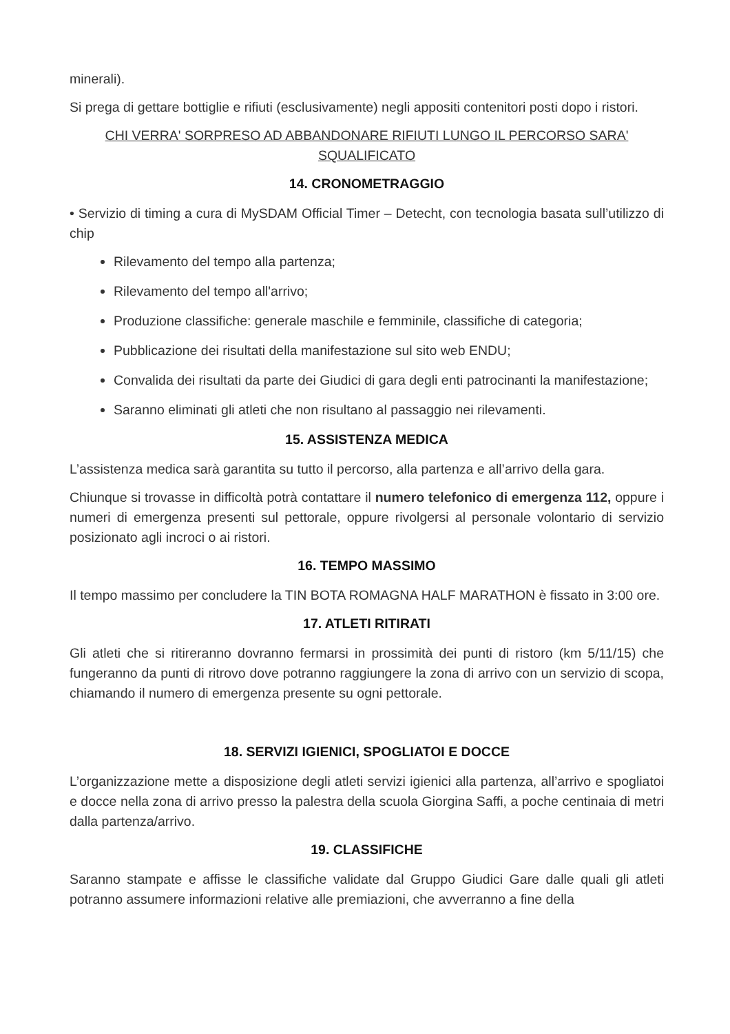minerali).
Si prega di gettare bottiglie e rifiuti (esclusivamente) negli appositi contenitori posti dopo i ristori.
CHI VERRA' SORPRESO AD ABBANDONARE RIFIUTI LUNGO IL PERCORSO SARA' SQUALIFICATO
14. CRONOMETRAGGIO
• Servizio di timing a cura di MySDAM Official Timer – Detecht, con tecnologia basata sull’utilizzo di chip
Rilevamento del tempo alla partenza;
Rilevamento del tempo all'arrivo;
Produzione classifiche: generale maschile e femminile, classifiche di categoria;
Pubblicazione dei risultati della manifestazione sul sito web ENDU;
Convalida dei risultati da parte dei Giudici di gara degli enti patrocinanti la manifestazione;
Saranno eliminati gli atleti che non risultano al passaggio nei rilevamenti.
15. ASSISTENZA MEDICA
L’assistenza medica sarà garantita su tutto il percorso, alla partenza e all’arrivo della gara.
Chiunque si trovasse in difficoltà potrà contattare il numero telefonico di emergenza 112, oppure i numeri di emergenza presenti sul pettorale, oppure rivolgersi al personale volontario di servizio posizionato agli incroci o ai ristori.
16. TEMPO MASSIMO
Il tempo massimo per concludere la TIN BOTA ROMAGNA HALF MARATHON è fissato in 3:00 ore.
17. ATLETI RITIRATI
Gli atleti che si ritireranno dovranno fermarsi in prossimità dei punti di ristoro (km 5/11/15) che fungeranno da punti di ritrovo dove potranno raggiungere la zona di arrivo con un servizio di scopa, chiamando il numero di emergenza presente su ogni pettorale.
18. SERVIZI IGIENICI, SPOGLIATOI E DOCCE
L’organizzazione mette a disposizione degli atleti servizi igienici alla partenza, all’arrivo e spogliatoi e docce nella zona di arrivo presso la palestra della scuola Giorgina Saffi, a poche centinaia di metri dalla partenza/arrivo.
19. CLASSIFICHE
Saranno stampate e affisse le classifiche validate dal Gruppo Giudici Gare dalle quali gli atleti potranno assumere informazioni relative alle premiazioni, che avverranno a fine della